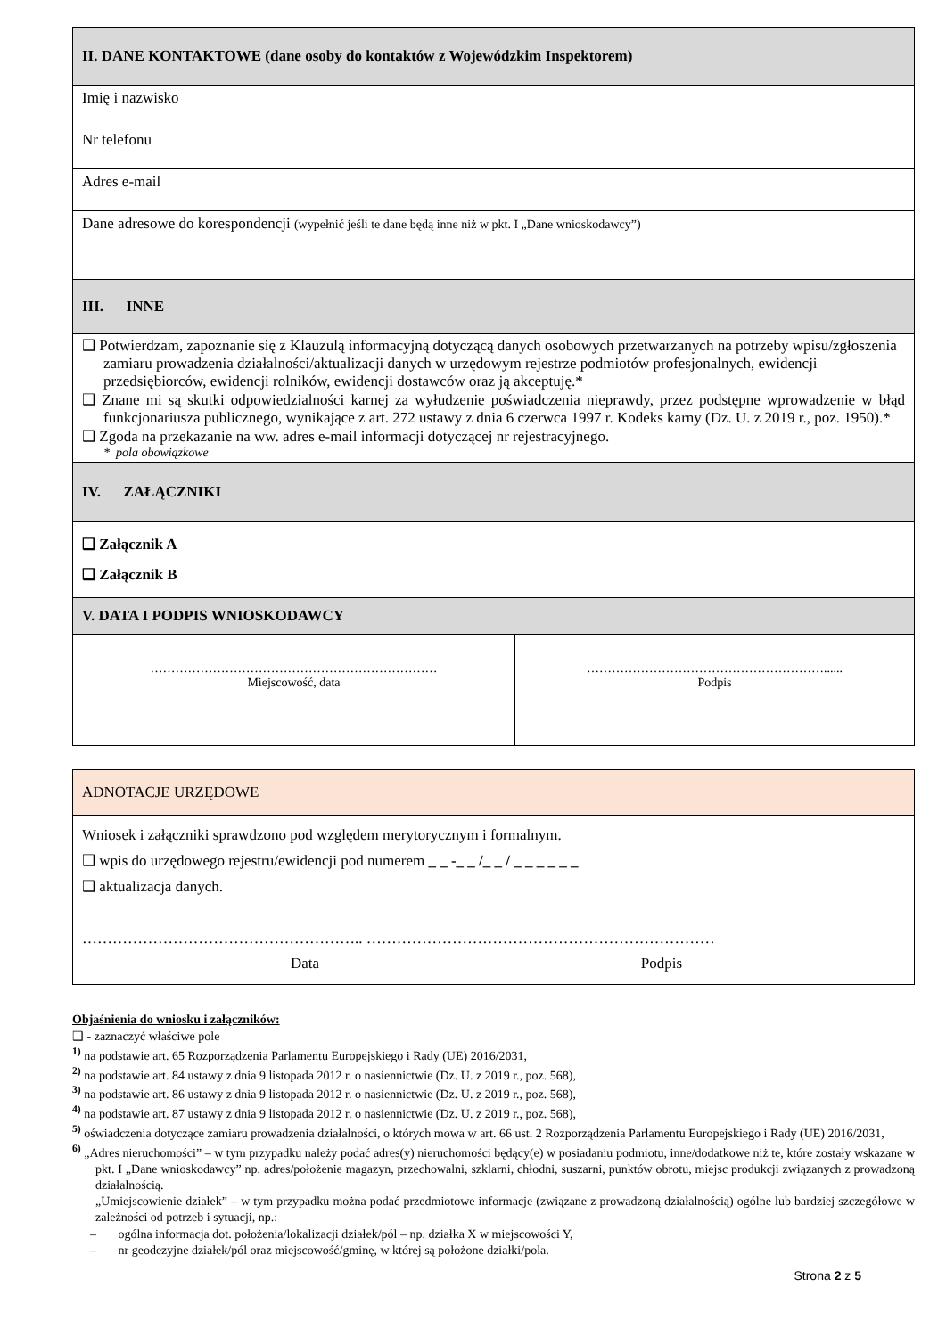| II. DANE KONTAKTOWE (dane osoby do kontaktów z Wojewódzkim Inspektorem) |
| Imię i nazwisko |
| Nr telefonu |
| Adres e-mail |
| Dane adresowe do korespondencji (wypełnić jeśli te dane będą inne niż w pkt. I „Dane wnioskodawcy”) |
| III. INNE |
| ❑ Potwierdzam, zapoznanie się z Klauzulą informacyjną dotyczącą danych osobowych przetwarzanych na potrzeby wpisu/zgłoszenia zamiaru prowadzenia działalności/aktualizacji danych w urzędowym rejestrze podmiotów profesjonalnych, ewidencji przedsiębiorców, ewidencji rolników, ewidencji dostawców oraz ją akceptuję.* ❑ Znane mi są skutki odpowiedzialności karnej za wyłudzenie poświadczenia nieprawdy, przez podstępne wprowadzenie w błąd funkcjonariusza publicznego, wynikające z art. 272 ustawy z dnia 6 czerwca 1997 r. Kodeks karny (Dz. U. z 2019 r., poz. 1950).* ❑ Zgoda na przekazanie na ww. adres e-mail informacji dotyczącej nr rejestracyjnego. * pola obowiązkowe |
| IV. ZAŁĄCZNIKI |
| ❑ Załącznik A ❑ Załącznik B |
| V. DATA I PODPIS WNIOSKODAWCY |
| …………………………………………………………… Miejscowość, data | …………………………………………………...... Podpis |
| ADNOTACJE URZĘDOWE |
| Wniosek i załączniki sprawdzono pod względem merytorycznym i formalnym. ❑ wpis do urzędowego rejestru/ewidencji pod numerem _ _ -_ _ /_ _ / _ _ _ _ _ _ ❑ aktualizacja danych. ……………………………………………….. …………………………………………………………… Data Podpis |
Objaśnienia do wniosku i załączników:
❑ - zaznaczyć właściwe pole
<sup>1)</sup> na podstawie art. 65 Rozporządzenia Parlamentu Europejskiego i Rady (UE) 2016/2031,
<sup>2)</sup> na podstawie art. 84 ustawy z dnia 9 listopada 2012 r. o nasiennictwie (Dz. U. z 2019 r., poz. 568),
<sup>3)</sup> na podstawie art. 86 ustawy z dnia 9 listopada 2012 r. o nasiennictwie (Dz. U. z 2019 r., poz. 568),
<sup>4)</sup> na podstawie art. 87 ustawy z dnia 9 listopada 2012 r. o nasiennictwie (Dz. U. z 2019 r., poz. 568),
<sup>5)</sup> oświadczenia dotyczące zamiaru prowadzenia działalności, o których mowa w art. 66 ust. 2 Rozporządzenia Parlamentu Europejskiego i Rady (UE) 2016/2031,
<sup>6)</sup> „Adres nieruchomości” – w tym przypadku należy podać adres(y) nieruchomości będący(e) w posiadaniu podmiotu, inne/dodatkowe niż te, które zostały wskazane w pkt. I „Dane wnioskodawcy” np. adres/położenie magazyn, przechowalni, szklarni, chłodni, suszarni, punktów obrotu, miejsc produkcji związanych z prowadzoną działalnością.
„Umiejscowienie działek” – w tym przypadku można podać przedmiotowe informacje (związane z prowadzoną działalnością) ogólne lub bardziej szczegółowe w zależności od potrzeb i sytuacji, np.:
– ogólna informacja dot. położenia/lokalizacji działek/pól – np. działka X w miejscowości Y,
– nr geodezyjne działek/pól oraz miejscowość/gminę, w której są położone działki/pola.
Strona 2 z 5